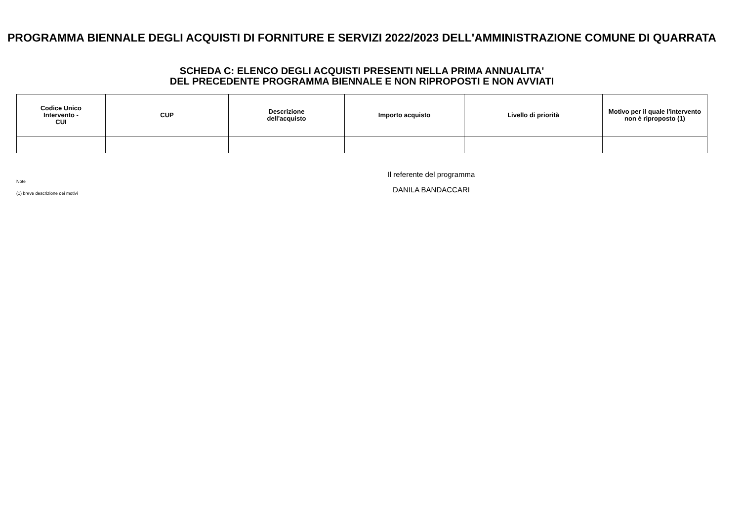PROGRAMMA BIENNALE DEGLI ACQUISTI DI FORNITURE E SERVIZI 2022/2023 DELL'AMMINISTRAZIONE COMUNE DI QUARRATA
SCHEDA C: ELENCO DEGLI ACQUISTI PRESENTI NELLA PRIMA ANNUALITA'
DEL PRECEDENTE PROGRAMMA BIENNALE E NON RIPROPOSTI E NON AVVIATI
| Codice Unico Intervento - CUI | CUP | Descrizione dell'acquisto | Importo acquisto | Livello di priorità | Motivo per il quale l'intervento non è riproposto (1) |
| --- | --- | --- | --- | --- | --- |
Note
(1) breve descrizione dei motivi
Il referente del programma
DANILA BANDACCARI